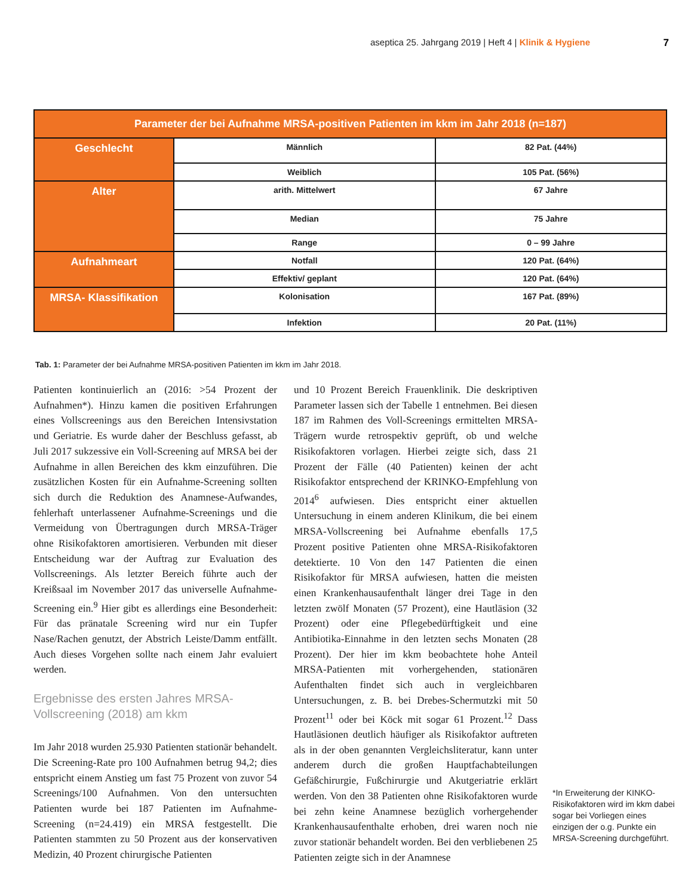aseptica 25. Jahrgang 2019 | Heft 4 | Klinik & Hygiene 7
| Parameter der bei Aufnahme MRSA-positiven Patienten im kkm im Jahr 2018 (n=187) | | |
| --- | --- | --- |
| Geschlecht | Männlich | 82 Pat. (44%) |
| | Weiblich | 105 Pat. (56%) |
| Alter | arith. Mittelwert | 67 Jahre |
| | Median | 75 Jahre |
| | Range | 0 – 99 Jahre |
| Aufnahmeart | Notfall | 120 Pat. (64%) |
| | Effektiv/ geplant | 120 Pat. (64%) |
| MRSA- Klassifikation | Kolonisation | 167 Pat. (89%) |
| | Infektion | 20 Pat. (11%) |
Tab. 1: Parameter der bei Aufnahme MRSA-positiven Patienten im kkm im Jahr 2018.
Patienten kontinuierlich an (2016: >54 Prozent der Aufnahmen*). Hinzu kamen die positiven Erfahrungen eines Vollscreenings aus den Bereichen Intensivstation und Geriatrie. Es wurde daher der Beschluss gefasst, ab Juli 2017 sukzessive ein Voll-Screening auf MRSA bei der Aufnahme in allen Bereichen des kkm einzuführen. Die zusätzlichen Kosten für ein Aufnahme-Screening sollten sich durch die Reduktion des Anamnese-Aufwandes, fehlerhaft unterlassener Aufnahme-Screenings und die Vermeidung von Übertragungen durch MRSA-Träger ohne Risikofaktoren amortisieren. Verbunden mit dieser Entscheidung war der Auftrag zur Evaluation des Vollscreenings. Als letzter Bereich führte auch der Kreißsaal im November 2017 das universelle Aufnahme-Screening ein.<sup>9</sup> Hier gibt es allerdings eine Besonderheit: Für das pränatale Screening wird nur ein Tupfer Nase/Rachen genutzt, der Abstrich Leiste/Damm entfällt. Auch dieses Vorgehen sollte nach einem Jahr evaluiert werden.
Ergebnisse des ersten Jahres MRSA-Vollscreening (2018) am kkm
Im Jahr 2018 wurden 25.930 Patienten stationär behandelt. Die Screening-Rate pro 100 Aufnahmen betrug 94,2; dies entspricht einem Anstieg um fast 75 Prozent von zuvor 54 Screenings/100 Aufnahmen. Von den untersuchten Patienten wurde bei 187 Patienten im Aufnahme-Screening (n=24.419) ein MRSA festgestellt. Die Patienten stammten zu 50 Prozent aus der konservativen Medizin, 40 Prozent chirurgische Patienten
und 10 Prozent Bereich Frauenklinik. Die deskriptiven Parameter lassen sich der Tabelle 1 entnehmen. Bei diesen 187 im Rahmen des Voll-Screenings ermittelten MRSA-Trägern wurde retrospektiv geprüft, ob und welche Risikofaktoren vorlagen. Hierbei zeigte sich, dass 21 Prozent der Fälle (40 Patienten) keinen der acht Risikofaktor entsprechend der KRINKO-Empfehlung von 2014<sup>6</sup> aufwiesen. Dies entspricht einer aktuellen Untersuchung in einem anderen Klinikum, die bei einem MRSA-Vollscreening bei Aufnahme ebenfalls 17,5 Prozent positive Patienten ohne MRSA-Risikofaktoren detektierte. 10 Von den 147 Patienten die einen Risikofaktor für MRSA aufwiesen, hatten die meisten einen Krankenhausaufenthalt länger drei Tage in den letzten zwölf Monaten (57 Prozent), eine Hautläsion (32 Prozent) oder eine Pflegebedürftigkeit und eine Antibiotika-Einnahme in den letzten sechs Monaten (28 Prozent). Der hier im kkm beobachtete hohe Anteil MRSA-Patienten mit vorhergehenden, stationären Aufenthalten findet sich auch in vergleichbaren Untersuchungen, z. B. bei Drebes-Schermutzki mit 50 Prozent<sup>11</sup> oder bei Köck mit sogar 61 Prozent.<sup>12</sup> Dass Hautläsionen deutlich häufiger als Risikofaktor auftreten als in der oben genannten Vergleichsliteratur, kann unter anderem durch die großen Hauptfachabteilungen Gefäßchirurgie, Fußchirurgie und Akutgeriatrie erklärt werden. Von den 38 Patienten ohne Risikofaktoren wurde bei zehn keine Anamnese bezüglich vorhergehender Krankenhausaufenthalte erhoben, drei waren noch nie zuvor stationär behandelt worden. Bei den verbliebenen 25 Patienten zeigte sich in der Anamnese
*In Erweiterung der KINKO-Risikofaktoren wird im kkm dabei sogar bei Vorliegen eines einzigen der o.g. Punkte ein MRSA-Screening durchgeführt.